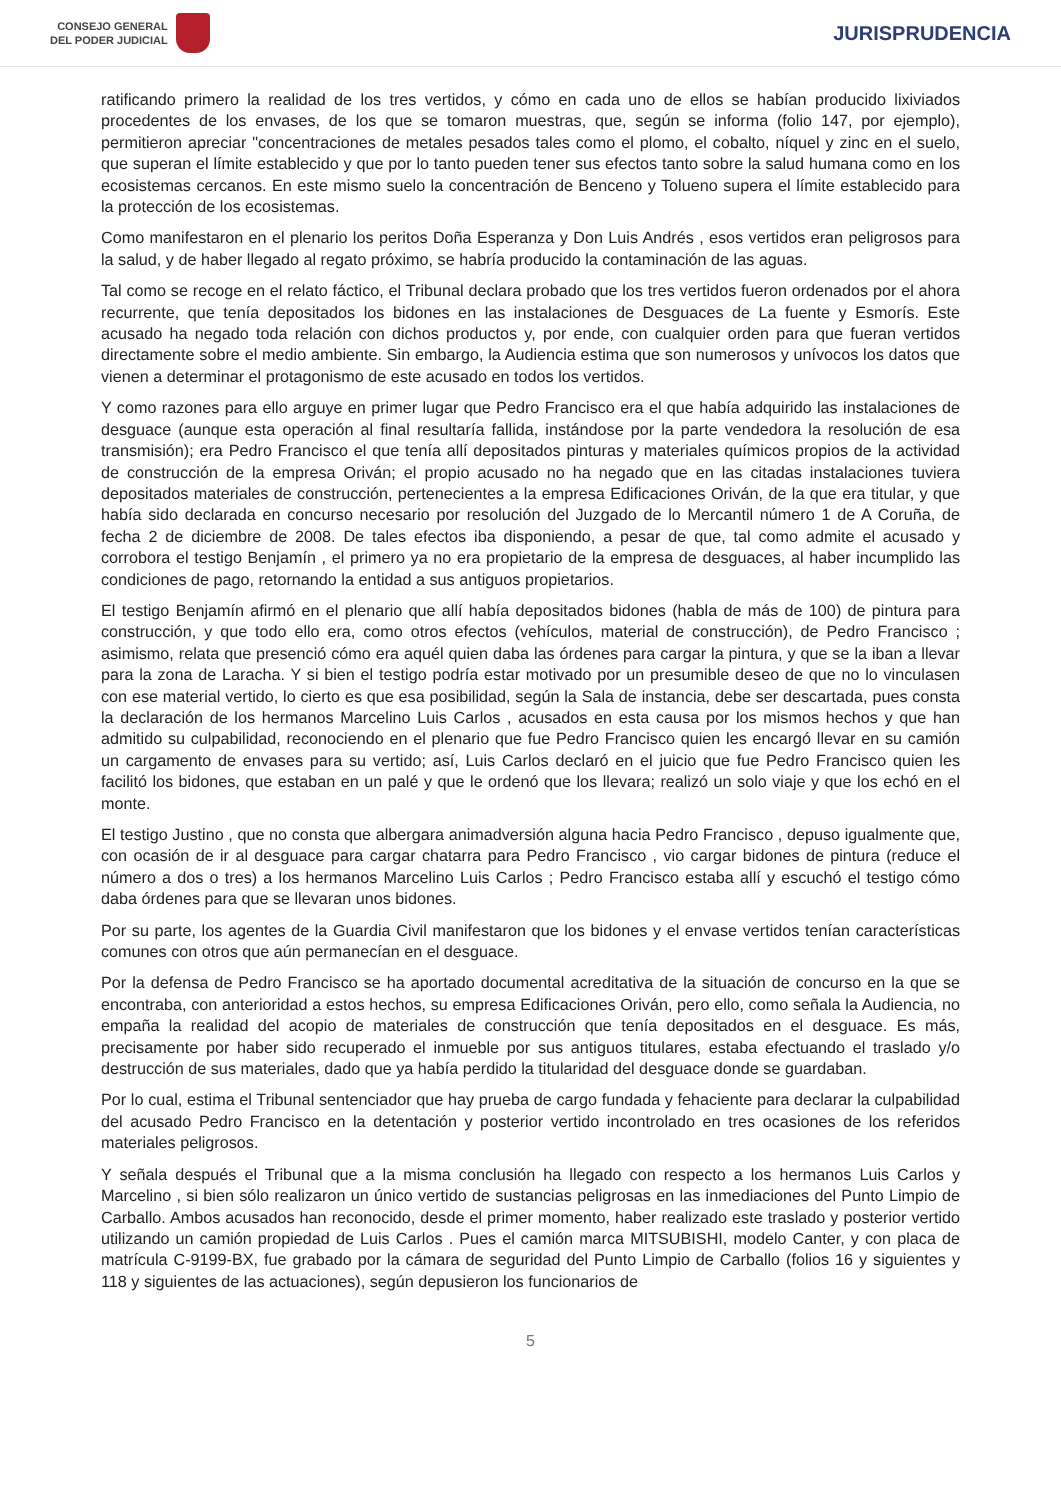CONSEJO GENERAL
DEL PODER JUDICIAL
JURISPRUDENCIA
ratificando primero la realidad de los tres vertidos, y cómo en cada uno de ellos se habían producido lixiviados procedentes de los envases, de los que se tomaron muestras, que, según se informa (folio 147, por ejemplo), permitieron apreciar "concentraciones de metales pesados tales como el plomo, el cobalto, níquel y zinc en el suelo, que superan el límite establecido y que por lo tanto pueden tener sus efectos tanto sobre la salud humana como en los ecosistemas cercanos. En este mismo suelo la concentración de Benceno y Tolueno supera el límite establecido para la protección de los ecosistemas.
Como manifestaron en el plenario los peritos Doña Esperanza y Don Luis Andrés , esos vertidos eran peligrosos para la salud, y de haber llegado al regato próximo, se habría producido la contaminación de las aguas.
Tal como se recoge en el relato fáctico, el Tribunal declara probado que los tres vertidos fueron ordenados por el ahora recurrente, que tenía depositados los bidones en las instalaciones de Desguaces de La fuente y Esmorís. Este acusado ha negado toda relación con dichos productos y, por ende, con cualquier orden para que fueran vertidos directamente sobre el medio ambiente. Sin embargo, la Audiencia estima que son numerosos y unívocos los datos que vienen a determinar el protagonismo de este acusado en todos los vertidos.
Y como razones para ello arguye en primer lugar que Pedro Francisco era el que había adquirido las instalaciones de desguace (aunque esta operación al final resultaría fallida, instándose por la parte vendedora la resolución de esa transmisión); era Pedro Francisco el que tenía allí depositados pinturas y materiales químicos propios de la actividad de construcción de la empresa Oriván; el propio acusado no ha negado que en las citadas instalaciones tuviera depositados materiales de construcción, pertenecientes a la empresa Edificaciones Oriván, de la que era titular, y que había sido declarada en concurso necesario por resolución del Juzgado de lo Mercantil número 1 de A Coruña, de fecha 2 de diciembre de 2008. De tales efectos iba disponiendo, a pesar de que, tal como admite el acusado y corrobora el testigo Benjamín , el primero ya no era propietario de la empresa de desguaces, al haber incumplido las condiciones de pago, retornando la entidad a sus antiguos propietarios.
El testigo Benjamín afirmó en el plenario que allí había depositados bidones (habla de más de 100) de pintura para construcción, y que todo ello era, como otros efectos (vehículos, material de construcción), de Pedro Francisco ; asimismo, relata que presenció cómo era aquél quien daba las órdenes para cargar la pintura, y que se la iban a llevar para la zona de Laracha. Y si bien el testigo podría estar motivado por un presumible deseo de que no lo vinculasen con ese material vertido, lo cierto es que esa posibilidad, según la Sala de instancia, debe ser descartada, pues consta la declaración de los hermanos Marcelino Luis Carlos , acusados en esta causa por los mismos hechos y que han admitido su culpabilidad, reconociendo en el plenario que fue Pedro Francisco quien les encargó llevar en su camión un cargamento de envases para su vertido; así, Luis Carlos declaró en el juicio que fue Pedro Francisco quien les facilitó los bidones, que estaban en un palé y que le ordenó que los llevara; realizó un solo viaje y que los echó en el monte.
El testigo Justino , que no consta que albergara animadversión alguna hacia Pedro Francisco , depuso igualmente que, con ocasión de ir al desguace para cargar chatarra para Pedro Francisco , vio cargar bidones de pintura (reduce el número a dos o tres) a los hermanos Marcelino Luis Carlos ; Pedro Francisco estaba allí y escuchó el testigo cómo daba órdenes para que se llevaran unos bidones.
Por su parte, los agentes de la Guardia Civil manifestaron que los bidones y el envase vertidos tenían características comunes con otros que aún permanecían en el desguace.
Por la defensa de Pedro Francisco se ha aportado documental acreditativa de la situación de concurso en la que se encontraba, con anterioridad a estos hechos, su empresa Edificaciones Oriván, pero ello, como señala la Audiencia, no empaña la realidad del acopio de materiales de construcción que tenía depositados en el desguace. Es más, precisamente por haber sido recuperado el inmueble por sus antiguos titulares, estaba efectuando el traslado y/o destrucción de sus materiales, dado que ya había perdido la titularidad del desguace donde se guardaban.
Por lo cual, estima el Tribunal sentenciador que hay prueba de cargo fundada y fehaciente para declarar la culpabilidad del acusado Pedro Francisco en la detentación y posterior vertido incontrolado en tres ocasiones de los referidos materiales peligrosos.
Y señala después el Tribunal que a la misma conclusión ha llegado con respecto a los hermanos Luis Carlos y Marcelino , si bien sólo realizaron un único vertido de sustancias peligrosas en las inmediaciones del Punto Limpio de Carballo. Ambos acusados han reconocido, desde el primer momento, haber realizado este traslado y posterior vertido utilizando un camión propiedad de Luis Carlos . Pues el camión marca MITSUBISHI, modelo Canter, y con placa de matrícula C-9199-BX, fue grabado por la cámara de seguridad del Punto Limpio de Carballo (folios 16 y siguientes y 118 y siguientes de las actuaciones), según depusieron los funcionarios de
5